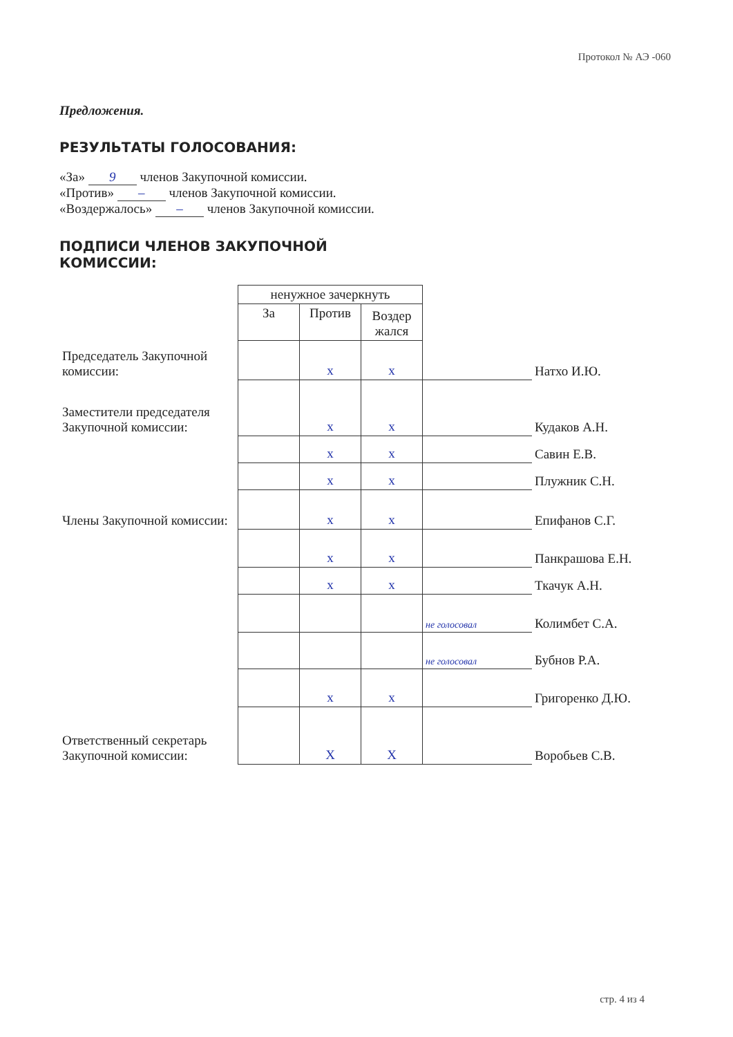Протокол № АЭ -060
Предложения.
РЕЗУЛЬТАТЫ ГОЛОСОВАНИЯ:
«За» 9 членов Закупочной комиссии.
«Против» – членов Закупочной комиссии.
«Воздержалось» – членов Закупочной комиссии.
ПОДПИСИ ЧЛЕНОВ ЗАКУПОЧНОЙ
КОМИССИИ:
| | ненужное зачеркнуть | | | | |
| | За | Против | Воздер жался | | |
| Председатель Закупочной комиссии: | | x | x | | Натхо И.Ю. |
| Заместители председателя Закупочной комиссии: | | x | x | | Кудаков А.Н. |
| | | x | x | | Савин Е.В. |
| | | x | x | | Плужник С.Н. |
| Члены Закупочной комиссии: | | x | x | | Епифанов С.Г. |
| | | x | x | | Панкрашова Е.Н. |
| | | x | x | | Ткачук А.Н. |
| | | | | не голосовал | Колимбет С.А. |
| | | | | не голосовал | Бубнов Р.А. |
| | | x | x | | Григоренко Д.Ю. |
| Ответственный секретарь Закупочной комиссии: | | X | X | | Воробьев С.В. |
стр. 4 из 4